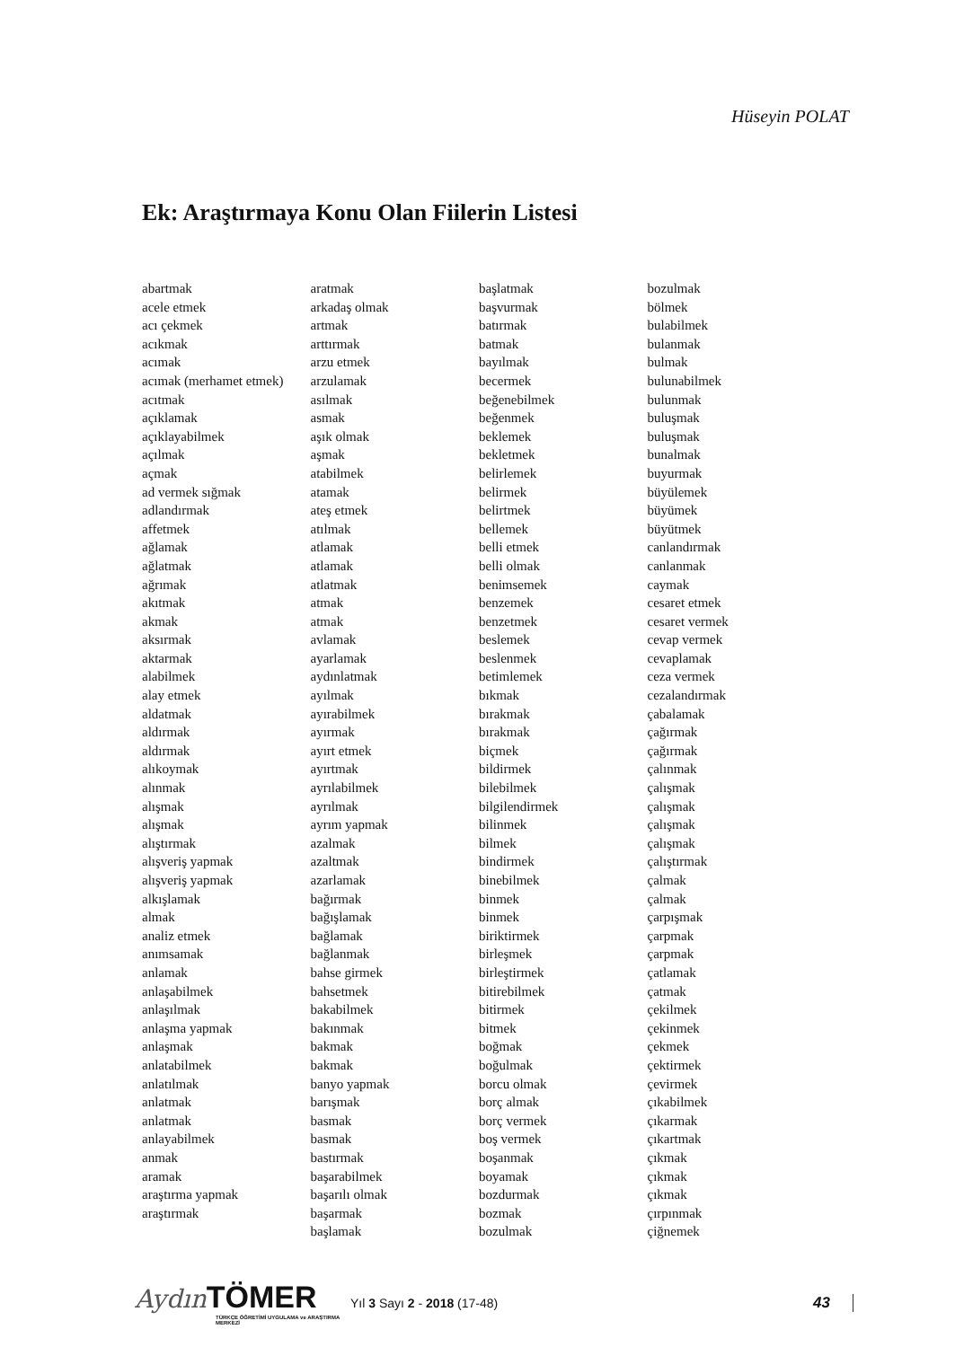Hüseyin POLAT
Ek: Araştırmaya Konu Olan Fiilerin Listesi
abartmak
acele etmek
acı çekmek
acıkmak
acımak
acımak (merhamet etmek)
acıtmak
açıklamak
açıklayabilmek
açılmak
açmak
ad vermek sığmak
adlandırmak
affetmek
ağlamak
ağlatmak
ağrımak
akıtmak
akmak
aksırmak
aktarmak
alabilmek
alay etmek
aldatmak
aldırmak
aldırmak
alıkoymak
alınmak
alışmak
alışmak
alıştırmak
alışveriş yapmak
alışveriş yapmak
alkışlamak
almak
analiz etmek
anımsamak
anlamak
anlaşabilmek
anlaşılmak
anlaşma yapmak
anlaşmak
anlatabilmek
anlatılmak
anlatmak
anlatmak
anlayabilmek
anmak
aramak
araştırma yapmak
araştırmak
aratmak
arkadaş olmak
artmak
arttırmak
arzu etmek
arzulamak
asılmak
asmak
aşık olmak
aşmak
atabilmek
atamak
ateş etmek
atılmak
atlamak
atlamak
atlatmak
atmak
atmak
avlamak
ayarlamak
aydınlatmak
ayılmak
ayırabilmek
ayırmak
ayırt etmek
ayırtmak
ayrılabilmek
ayrılmak
ayrım yapmak
azalmak
azaltmak
azarlamak
bağırmak
bağışlamak
bağlamak
bağlanmak
bahse girmek
bahsetmek
bakabilmek
bakınmak
bakmak
bakmak
banyo yapmak
barışmak
basmak
basmak
bastırmak
başarabilmek
başarılı olmak
başarmak
başlamak
başlatmak
başvurmak
batırmak
batmak
bayılmak
becermek
beğenebilmek
beğenmek
beklemek
bekletmek
belirlemek
belirmek
belirtmek
bellemek
belli etmek
belli olmak
benimsemek
benzemek
benzetmek
beslemek
beslenmek
betimlemek
bıkmak
bırakmak
bırakmak
biçmek
bildirmek
bilebilmek
bilgilendirmek
bilinmek
bilmek
bindirmek
binebilmek
binmek
binmek
biriktirmek
birleşmek
birleştirmek
bitirebilmek
bitirmek
bitmek
boğmak
boğulmak
borcu olmak
borç almak
borç vermek
boş vermek
boşanmak
boyamak
bozdurmak
bozmak
bozulmak
bozulmak
bölmek
bulabilmek
bulanmak
bulmak
bulunabilmek
bulunmak
buluşmak
buluşmak
bunalmak
buyurmak
büyülemek
büyümek
büyütmek
canlandırmak
canlanmak
caymak
cesaret etmek
cesaret vermek
cevap vermek
cevaplamak
ceza vermek
cezalandırmak
çabalamak
çağırmak
çağırmak
çalınmak
çalışmak
çalışmak
çalışmak
çalışmak
çalıştırmak
çalmak
çalmak
çarpışmak
çarpmak
çarpmak
çatlamak
çatmak
çekilmek
çekinmek
çekmek
çektirmek
çevirmek
çıkabilmek
çıkarmak
çıkartmak
çıkmak
çıkmak
çıkmak
çırpınmak
çiğnemek
Aydın TÖMER
TÜRKÇE ÖĞRETİMİ UYGULAMA ve ARAŞTIRMA MERKEZİ
Yıl 3 Sayı 2 - 2018 (17-48)
43